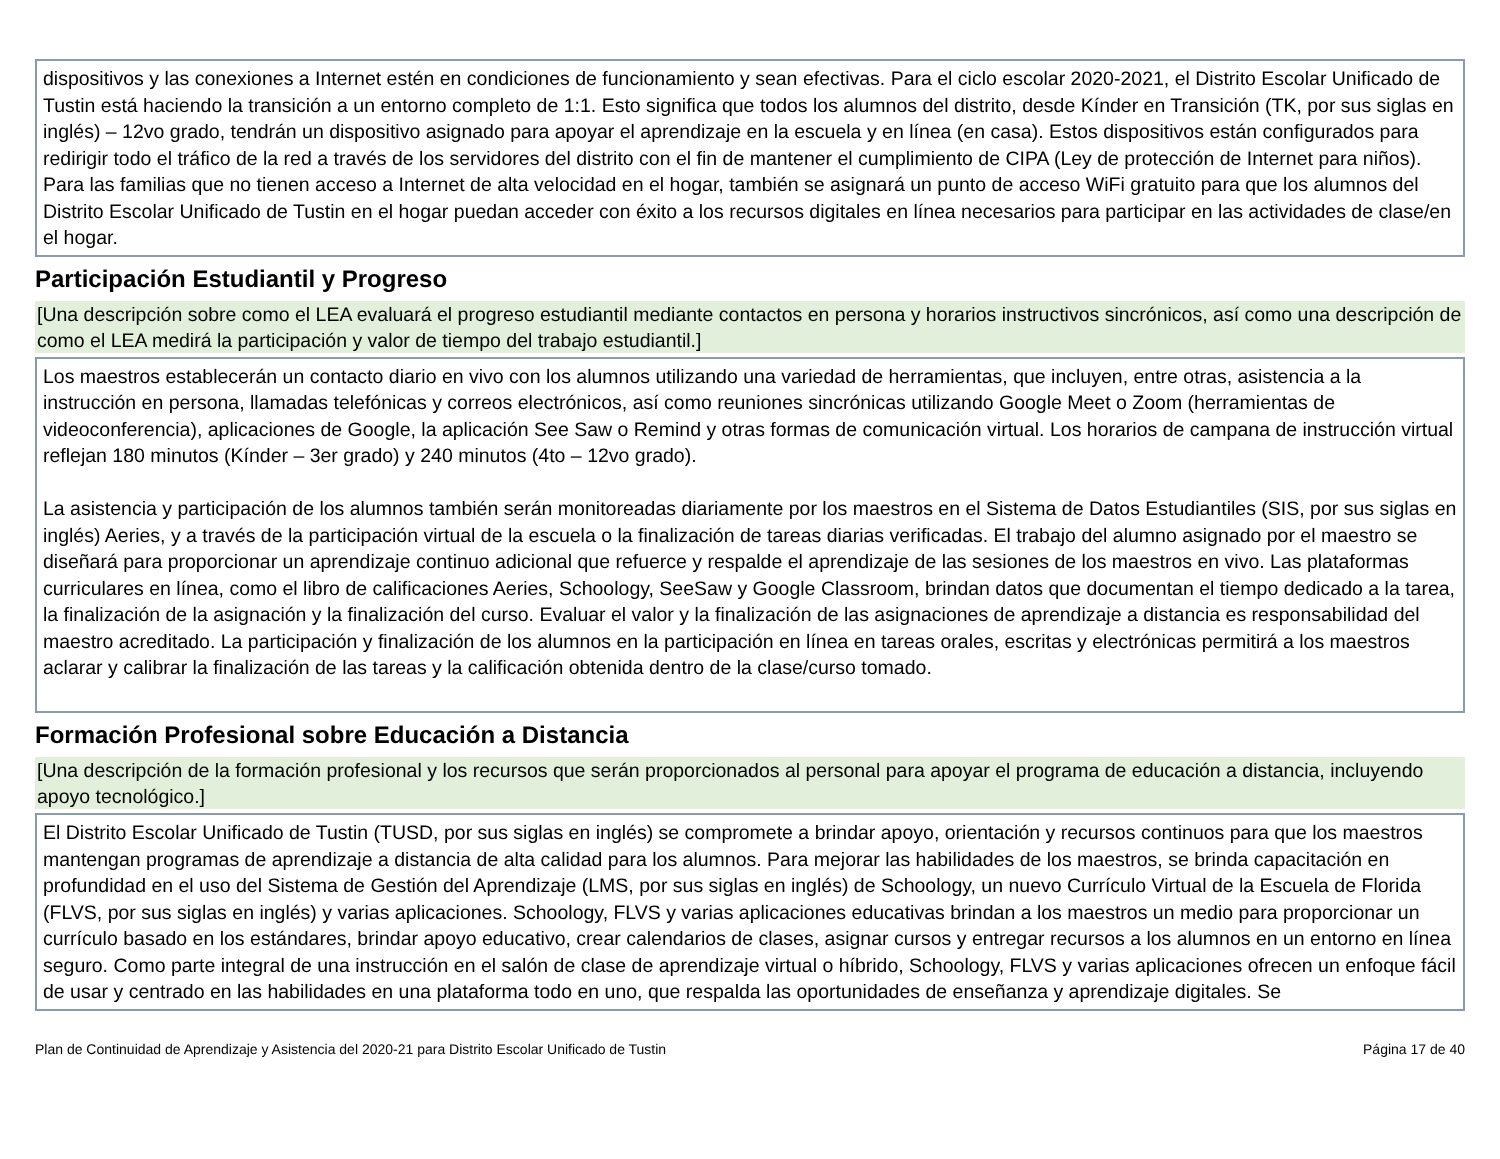dispositivos y las conexiones a Internet estén en condiciones de funcionamiento y sean efectivas. Para el ciclo escolar 2020-2021, el Distrito Escolar Unificado de Tustin está haciendo la transición a un entorno completo de 1:1. Esto significa que todos los alumnos del distrito, desde Kínder en Transición (TK, por sus siglas en inglés) – 12vo grado, tendrán un dispositivo asignado para apoyar el aprendizaje en la escuela y en línea (en casa). Estos dispositivos están configurados para redirigir todo el tráfico de la red a través de los servidores del distrito con el fin de mantener el cumplimiento de CIPA (Ley de protección de Internet para niños). Para las familias que no tienen acceso a Internet de alta velocidad en el hogar, también se asignará un punto de acceso WiFi gratuito para que los alumnos del Distrito Escolar Unificado de Tustin en el hogar puedan acceder con éxito a los recursos digitales en línea necesarios para participar en las actividades de clase/en el hogar.
Participación Estudiantil y Progreso
[Una descripción sobre como el LEA evaluará el progreso estudiantil mediante contactos en persona y horarios instructivos sincrónicos, así como una descripción de como el LEA medirá la participación y valor de tiempo del trabajo estudiantil.]
Los maestros establecerán un contacto diario en vivo con los alumnos utilizando una variedad de herramientas, que incluyen, entre otras, asistencia a la instrucción en persona, llamadas telefónicas y correos electrónicos, así como reuniones sincrónicas utilizando Google Meet o Zoom (herramientas de videoconferencia), aplicaciones de Google, la aplicación See Saw o Remind y otras formas de comunicación virtual. Los horarios de campana de instrucción virtual reflejan 180 minutos (Kínder – 3er grado) y 240 minutos (4to – 12vo grado).
La asistencia y participación de los alumnos también serán monitoreadas diariamente por los maestros en el Sistema de Datos Estudiantiles (SIS, por sus siglas en inglés) Aeries, y a través de la participación virtual de la escuela o la finalización de tareas diarias verificadas. El trabajo del alumno asignado por el maestro se diseñará para proporcionar un aprendizaje continuo adicional que refuerce y respalde el aprendizaje de las sesiones de los maestros en vivo. Las plataformas curriculares en línea, como el libro de calificaciones Aeries, Schoology, SeeSaw y Google Classroom, brindan datos que documentan el tiempo dedicado a la tarea, la finalización de la asignación y la finalización del curso. Evaluar el valor y la finalización de las asignaciones de aprendizaje a distancia es responsabilidad del maestro acreditado. La participación y finalización de los alumnos en la participación en línea en tareas orales, escritas y electrónicas permitirá a los maestros aclarar y calibrar la finalización de las tareas y la calificación obtenida dentro de la clase/curso tomado.
Formación Profesional sobre Educación a Distancia
[Una descripción de la formación profesional y los recursos que serán proporcionados al personal para apoyar el programa de educación a distancia, incluyendo apoyo tecnológico.]
El Distrito Escolar Unificado de Tustin (TUSD, por sus siglas en inglés) se compromete a brindar apoyo, orientación y recursos continuos para que los maestros mantengan programas de aprendizaje a distancia de alta calidad para los alumnos. Para mejorar las habilidades de los maestros, se brinda capacitación en profundidad en el uso del Sistema de Gestión del Aprendizaje (LMS, por sus siglas en inglés) de Schoology, un nuevo Currículo Virtual de la Escuela de Florida (FLVS, por sus siglas en inglés) y varias aplicaciones. Schoology, FLVS y varias aplicaciones educativas brindan a los maestros un medio para proporcionar un currículo basado en los estándares, brindar apoyo educativo, crear calendarios de clases, asignar cursos y entregar recursos a los alumnos en un entorno en línea seguro. Como parte integral de una instrucción en el salón de clase de aprendizaje virtual o híbrido, Schoology, FLVS y varias aplicaciones ofrecen un enfoque fácil de usar y centrado en las habilidades en una plataforma todo en uno, que respalda las oportunidades de enseñanza y aprendizaje digitales. Se
Plan de Continuidad de Aprendizaje y Asistencia del 2020-21 para Distrito Escolar Unificado de Tustin Página 17 de 40